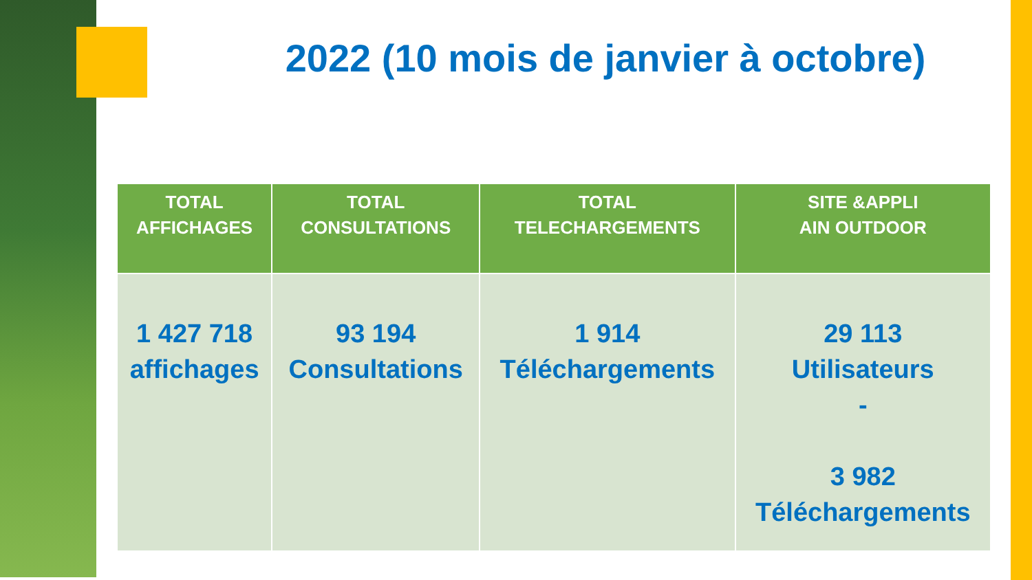2022 (10 mois de janvier à octobre)
| TOTAL AFFICHAGES | TOTAL CONSULTATIONS | TOTAL TELECHARGEMENTS | SITE &APPLI AIN OUTDOOR |
| --- | --- | --- | --- |
| 1 427 718 affichages | 93 194 Consultations | 1 914 Téléchargements | 29 113 Utilisateurs - 3 982 Téléchargements |